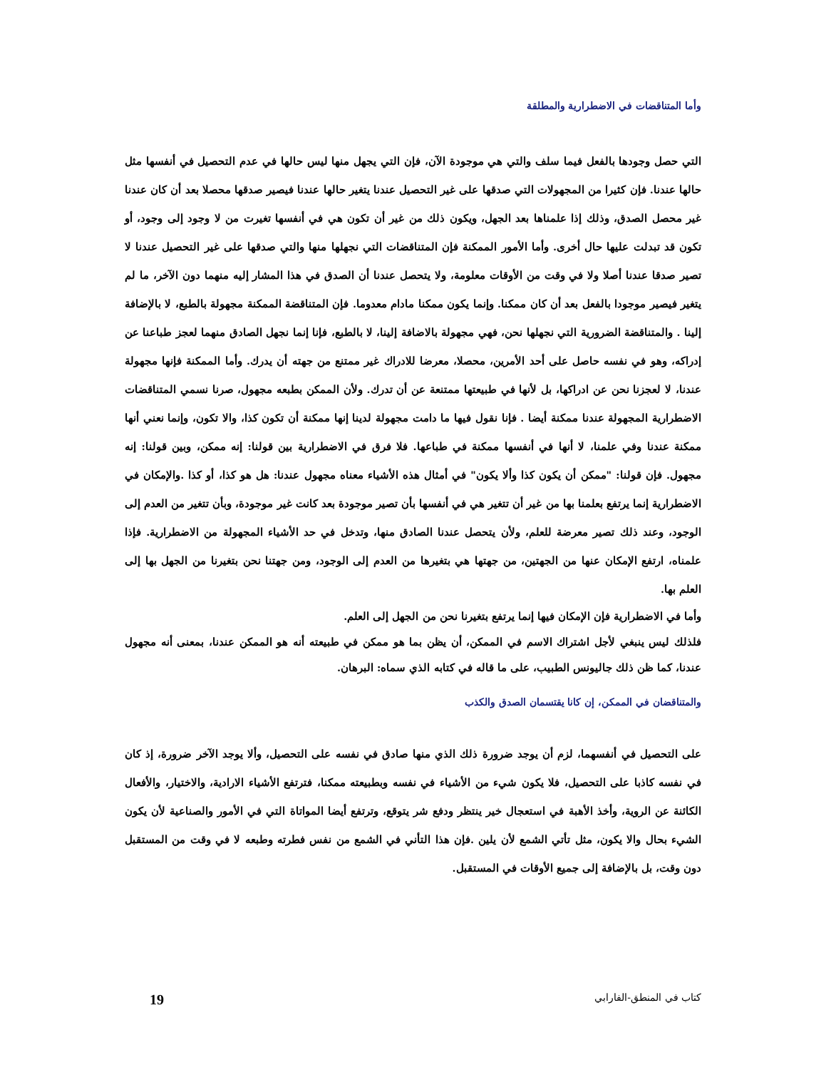وأما المتناقضات في الاضطرارية والمطلقة
التي حصل وجودها بالفعل فيما سلف والتي هي موجودة الآن، فإن التي يجهل منها ليس حالها في عدم التحصيل في أنفسها مثل حالها عندنا. فإن كثيرا من المجهولات التي صدقها على غير التحصيل عندنا يتغير حالها عندنا فيصير صدقها محصلا بعد أن كان عندنا غير محصل الصدق، وذلك إذا علمناها بعد الجهل، ويكون ذلك من غير أن تكون هي في أنفسها تغيرت من لا وجود إلى وجود، أو تكون قد تبدلت عليها حال أخرى. وأما الأمور الممكنة فإن المتناقضات التي نجهلها منها والتي صدقها على غير التحصيل عندنا لا تصير صدقا عندنا أصلا ولا في وقت من الأوقات معلومة، ولا يتحصل عندنا أن الصدق في هذا المشار إليه منهما دون الآخر، ما لم يتغير فيصير موجودا بالفعل بعد أن كان ممكنا. وإنما يكون ممكنا مادام معدوما. فإن المتناقضة الممكنة مجهولة بالطبع، لا بالإضافة إلينا . والمتناقضة الضرورية التي نجهلها نحن، فهي مجهولة بالاضافة إلينا، لا بالطبع، فإنا إنما نجهل الصادق منهما لعجز طباعنا عن إدراكه، وهو في نفسه حاصل على أحد الأمرين، محصلا، معرضا للادراك غير ممتنع من جهته أن يدرك. وأما الممكنة فإنها مجهولة عندنا، لا لعجزنا نحن عن ادراكها، بل لأنها في طبيعتها ممتنعة عن أن تدرك. ولأن الممكن بطبعه مجهول، صرنا نسمي المتناقضات الاضطرارية المجهولة عندنا ممكنة أيضا . فإنا نقول فيها ما دامت مجهولة لدينا إنها ممكنة أن تكون كذا، والا تكون، وإنما نعني أنها ممكنة عندنا وفي علمنا، لا أنها في أنفسها ممكنة في طباعها. فلا فرق في الاضطرارية بين قولنا: إنه ممكن، وبين قولنا: إنه مجهول. فإن قولنا: "ممكن أن يكون كذا وألا يكون" في أمثال هذه الأشياء معناه مجهول عندنا: هل هو كذا، أو كذا .والإمكان في الاضطرارية إنما يرتفع بعلمنا بها من غير أن تتغير هي في أنفسها بأن تصير موجودة بعد كانت غير موجودة، وبأن تتغير من العدم إلى الوجود، وعند ذلك تصير معرضة للعلم، ولأن يتحصل عندنا الصادق منها، وتدخل في حد الأشياء المجهولة من الاضطرارية. فإذا علمناه، ارتفع الإمكان عنها من الجهتين، من جهتها هي بتغيرها من العدم إلى الوجود، ومن جهتنا نحن بتغيرنا من الجهل بها إلى العلم بها.
وأما في الاضطرارية فإن الإمكان فيها إنما يرتفع بتغيرنا نحن من الجهل إلى العلم.
فلذلك ليس ينبغي لأجل اشتراك الاسم في الممكن، أن يظن بما هو ممكن في طبيعته أنه هو الممكن عندنا، بمعنى أنه مجهول عندنا، كما ظن ذلك جاليونس الطبيب، على ما قاله في كتابه الذي سماه: البرهان.
والمتناقضان في الممكن، إن كانا يقتسمان الصدق والكذب
على التحصيل في أنفسهما، لزم أن يوجد ضرورة ذلك الذي منها صادق في نفسه على التحصيل، وألا يوجد الآخر ضرورة، إذ كان في نفسه كاذبا على التحصيل، فلا يكون شيء من الأشياء في نفسه وبطبيعته ممكنا، فترتفع الأشياء الارادية، والاختيار، والأفعال الكائنة عن الروية، وأخذ الأهبة في استعجال خير ينتظر ودفع شر يتوقع، وترتفع أيضا المواتاة التي في الأمور والصناعية لأن يكون الشيء بحال والا يكون، مثل تأتي الشمع لأن يلين .فإن هذا التأني في الشمع من نفس فطرته وطبعه لا في وقت من المستقبل دون وقت، بل بالإضافة إلى جميع الأوقات في المستقبل.
كتاب في المنطق-الفارابي 19